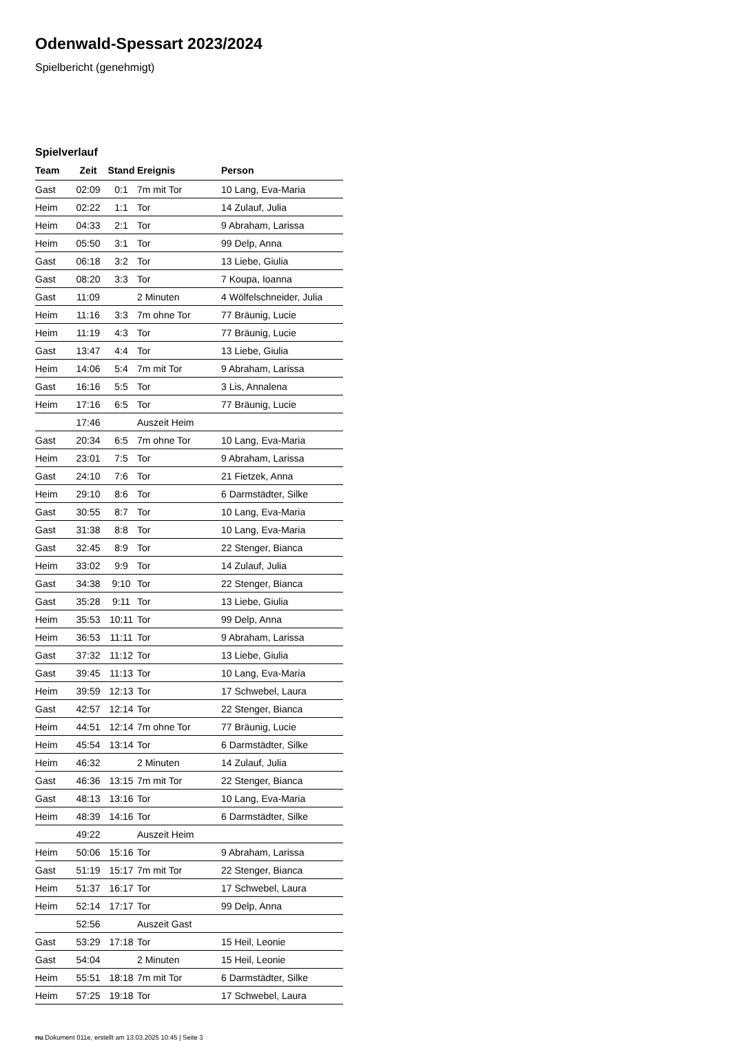Odenwald-Spessart 2023/2024
Spielbericht (genehmigt)
Spielverlauf
| Team | Zeit | Stand | Ereignis | Person |
| --- | --- | --- | --- | --- |
| Gast | 02:09 | 0:1 | 7m mit Tor | 10 Lang, Eva-Maria |
| Heim | 02:22 | 1:1 | Tor | 14 Zulauf, Julia |
| Heim | 04:33 | 2:1 | Tor | 9 Abraham, Larissa |
| Heim | 05:50 | 3:1 | Tor | 99 Delp, Anna |
| Gast | 06:18 | 3:2 | Tor | 13 Liebe, Giulia |
| Gast | 08:20 | 3:3 | Tor | 7 Koupa, Ioanna |
| Gast | 11:09 | | 2 Minuten | 4 Wölfelschneider, Julia |
| Heim | 11:16 | 3:3 | 7m ohne Tor | 77 Bräunig, Lucie |
| Heim | 11:19 | 4:3 | Tor | 77 Bräunig, Lucie |
| Gast | 13:47 | 4:4 | Tor | 13 Liebe, Giulia |
| Heim | 14:06 | 5:4 | 7m mit Tor | 9 Abraham, Larissa |
| Gast | 16:16 | 5:5 | Tor | 3 Lis, Annalena |
| Heim | 17:16 | 6:5 | Tor | 77 Bräunig, Lucie |
| | 17:46 | | Auszeit Heim | |
| Gast | 20:34 | 6:5 | 7m ohne Tor | 10 Lang, Eva-Maria |
| Heim | 23:01 | 7:5 | Tor | 9 Abraham, Larissa |
| Gast | 24:10 | 7:6 | Tor | 21 Fietzek, Anna |
| Heim | 29:10 | 8:6 | Tor | 6 Darmstädter, Silke |
| Gast | 30:55 | 8:7 | Tor | 10 Lang, Eva-Maria |
| Gast | 31:38 | 8:8 | Tor | 10 Lang, Eva-Maria |
| Gast | 32:45 | 8:9 | Tor | 22 Stenger, Bianca |
| Heim | 33:02 | 9:9 | Tor | 14 Zulauf, Julia |
| Gast | 34:38 | 9:10 | Tor | 22 Stenger, Bianca |
| Gast | 35:28 | 9:11 | Tor | 13 Liebe, Giulia |
| Heim | 35:53 | 10:11 | Tor | 99 Delp, Anna |
| Heim | 36:53 | 11:11 | Tor | 9 Abraham, Larissa |
| Gast | 37:32 | 11:12 | Tor | 13 Liebe, Giulia |
| Gast | 39:45 | 11:13 | Tor | 10 Lang, Eva-Maria |
| Heim | 39:59 | 12:13 | Tor | 17 Schwebel, Laura |
| Gast | 42:57 | 12:14 | Tor | 22 Stenger, Bianca |
| Heim | 44:51 | 12:14 | 7m ohne Tor | 77 Bräunig, Lucie |
| Heim | 45:54 | 13:14 | Tor | 6 Darmstädter, Silke |
| Heim | 46:32 | | 2 Minuten | 14 Zulauf, Julia |
| Gast | 46:36 | 13:15 | 7m mit Tor | 22 Stenger, Bianca |
| Gast | 48:13 | 13:16 | Tor | 10 Lang, Eva-Maria |
| Heim | 48:39 | 14:16 | Tor | 6 Darmstädter, Silke |
| | 49:22 | | Auszeit Heim | |
| Heim | 50:06 | 15:16 | Tor | 9 Abraham, Larissa |
| Gast | 51:19 | 15:17 | 7m mit Tor | 22 Stenger, Bianca |
| Heim | 51:37 | 16:17 | Tor | 17 Schwebel, Laura |
| Heim | 52:14 | 17:17 | Tor | 99 Delp, Anna |
| | 52:56 | | Auszeit Gast | |
| Gast | 53:29 | 17:18 | Tor | 15 Heil, Leonie |
| Gast | 54:04 | | 2 Minuten | 15 Heil, Leonie |
| Heim | 55:51 | 18:18 | 7m mit Tor | 6 Darmstädter, Silke |
| Heim | 57:25 | 19:18 | Tor | 17 Schwebel, Laura |
nu.Dokument 011e, erstellt am 13.03.2025 10:45 | Seite 3